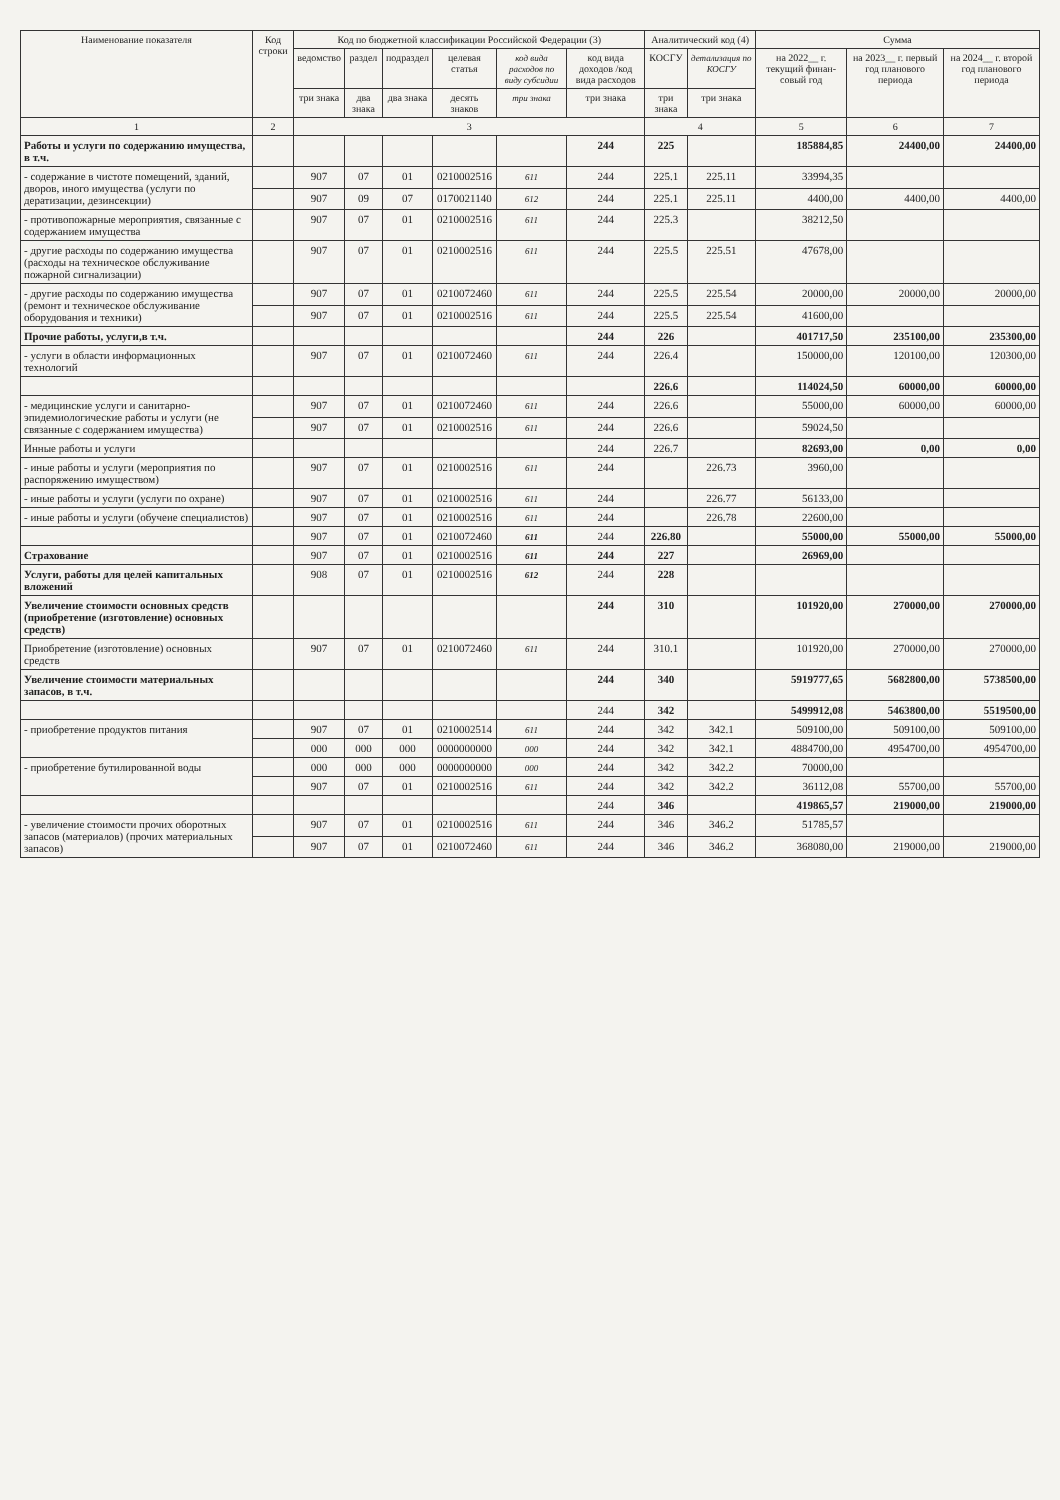| Наименование показателя | Код строки | Код по бюджетной классификации Российской Федерации (3) | | | | | | Аналитический код (4) | | Сумма | | |
| --- | --- | --- | --- | --- | --- | --- | --- | --- | --- | --- | --- | --- |
| | | ведомство | раздел | подраздел | целевая статья | код вида расходов по виду субсидии | код вида доходов /код вида расходов | КОСГУ | детализация по КОСГУ | на 2022__ г. текущий финан-совый год | на 2023__ г. первый год планового периода | на 2024__ г. второй год планового периода |
| | | три знака | два знака | два знака | десять знаков | три знака | три знака | три знака | три знака | | | |
| 1 | 2 | 3 | | | | | | 4 | | 5 | 6 | 7 |
| Работы и услуги по содержанию имущества, в т.ч. | | | | | | | 244 | 225 | | 185884,85 | 24400,00 | 24400,00 |
| - содержание в чистоте помещений, зданий, дворов, иного имущества (услуги по дератизации, дезинсекции) | | 907 | 07 | 01 | 0210002516 | 611 | 244 | 225.1 | 225.11 | 33994,35 | | |
| | | 907 | 09 | 07 | 0170021140 | 612 | 244 | 225.1 | 225.11 | 4400,00 | 4400,00 | 4400,00 |
| - противопожарные мероприятия, связанные с содержанием имущества | | 907 | 07 | 01 | 0210002516 | 611 | 244 | 225.3 | | 38212,50 | | |
| - другие расходы по содержанию имущества (расходы на техническое обслуживание пожарной сигнализации) | | 907 | 07 | 01 | 0210002516 | 611 | 244 | 225.5 | 225.51 | 47678,00 | | |
| - другие расходы по содержанию имущества (ремонт и техническое обслуживание оборудования и техники) | | 907 | 07 | 01 | 0210072460 | 611 | 244 | 225.5 | 225.54 | 20000,00 | 20000,00 | 20000,00 |
| | | 907 | 07 | 01 | 0210002516 | 611 | 244 | 225.5 | 225.54 | 41600,00 | | |
| Прочие работы, услуги,в т.ч. | | | | | | | 244 | 226 | | 401717,50 | 235100,00 | 235300,00 |
| - услуги в области информационных технологий | | 907 | 07 | 01 | 0210072460 | 611 | 244 | 226.4 | | 150000,00 | 120100,00 | 120300,00 |
| | | | | | | | | 226.6 | | 114024,50 | 60000,00 | 60000,00 |
| - медицинские услуги и санитарно-эпидемиологические работы и услуги (не связанные с содержанием имущества) | | 907 | 07 | 01 | 0210072460 | 611 | 244 | 226.6 | | 55000,00 | 60000,00 | 60000,00 |
| | | 907 | 07 | 01 | 0210002516 | 611 | 244 | 226.6 | | 59024,50 | | |
| Инные работы и услуги | | | | | | | 244 | 226.7 | | 82693,00 | 0,00 | 0,00 |
| - иные работы и услуги (мероприятия по распоряжению имуществом) | | 907 | 07 | 01 | 0210002516 | 611 | 244 | | 226.73 | 3960,00 | | |
| - иные работы и услуги (услуги по охране) | | 907 | 07 | 01 | 0210002516 | 611 | 244 | | 226.77 | 56133,00 | | |
| - иные работы и услуги (обучеие специалистов) | | 907 | 07 | 01 | 0210002516 | 611 | 244 | | 226.78 | 22600,00 | | |
| | | 907 | 07 | 01 | 0210072460 | 611 | 244 | 226.80 | | 55000,00 | 55000,00 | 55000,00 |
| Страхование | | 907 | 07 | 01 | 0210002516 | 611 | 244 | 227 | | 26969,00 | | |
| Услуги, работы для целей капитальных вложений | | 908 | 07 | 01 | 0210002516 | 612 | 244 | 228 | | | | |
| Увеличение стоимости основных средств (приобретение (изготовление) основных средств) | | | | | | | 244 | 310 | | 101920,00 | 270000,00 | 270000,00 |
| Приобретение (изготовление) основных средств | | 907 | 07 | 01 | 0210072460 | 611 | 244 | 310.1 | | 101920,00 | 270000,00 | 270000,00 |
| Увеличение стоимости материальных запасов, в т.ч. | | | | | | | 244 | 340 | | 5919777,65 | 5682800,00 | 5738500,00 |
| | | | | | | | 244 | 342 | | 5499912,08 | 5463800,00 | 5519500,00 |
| - приобретение продуктов питания | | 907 | 07 | 01 | 0210002514 | 611 | 244 | 342 | 342.1 | 509100,00 | 509100,00 | 509100,00 |
| | | 000 | 000 | 000 | 0000000000 | 000 | 244 | 342 | 342.1 | 4884700,00 | 4954700,00 | 4954700,00 |
| - приобретение бутилированной воды | | 000 | 000 | 000 | 0000000000 | 000 | 244 | 342 | 342.2 | 70000,00 | | |
| | | 907 | 07 | 01 | 0210002516 | 611 | 244 | 342 | 342.2 | 36112,08 | 55700,00 | 55700,00 |
| | | | | | | | 244 | 346 | | 419865,57 | 219000,00 | 219000,00 |
| - увеличение стоимости прочих оборотных запасов (материалов) (прочих материальных запасов) | | 907 | 07 | 01 | 0210002516 | 611 | 244 | 346 | 346.2 | 51785,57 | | |
| | | 907 | 07 | 01 | 0210072460 | 611 | 244 | 346 | 346.2 | 368080,00 | 219000,00 | 219000,00 |